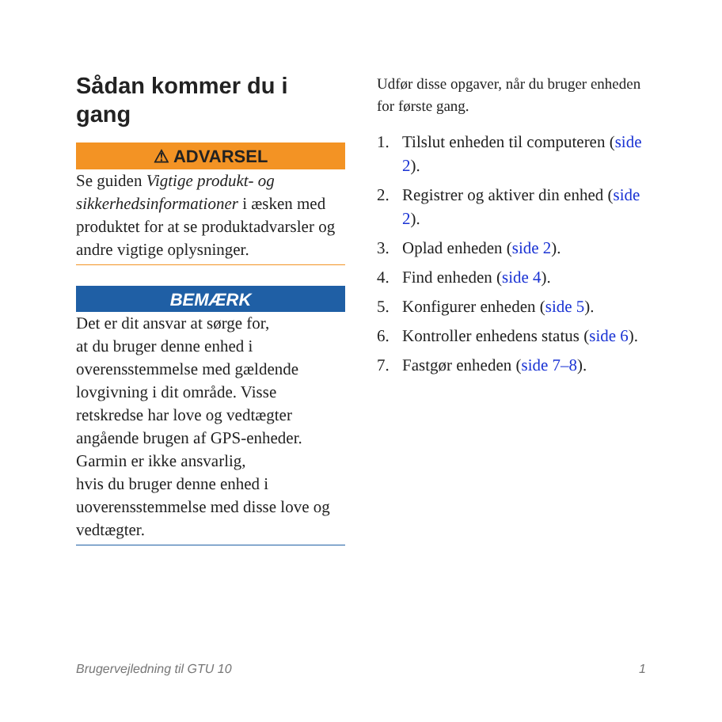Sådan kommer du i gang
⚠ ADVARSEL
Se guiden Vigtige produkt- og sikkerhedsinformationer i æsken med produktet for at se produktadvarsler og andre vigtige oplysninger.
BEMÆRK
Det er dit ansvar at sørge for,
at du bruger denne enhed i overensstemmelse med gældende lovgivning i dit område. Visse retskredse har love og vedtægter angående brugen af GPS-enheder. Garmin er ikke ansvarlig,
hvis du bruger denne enhed i uoverensstemmelse med disse love og vedtægter.
Udfør disse opgaver, når du bruger enheden for første gang.
1. Tilslut enheden til computeren (side 2).
2. Registrer og aktiver din enhed (side 2).
3. Oplad enheden (side 2).
4. Find enheden (side 4).
5. Konfigurer enheden (side 5).
6. Kontroller enhedens status (side 6).
7. Fastgør enheden (side 7–8).
Brugervejledning til GTU 10 1